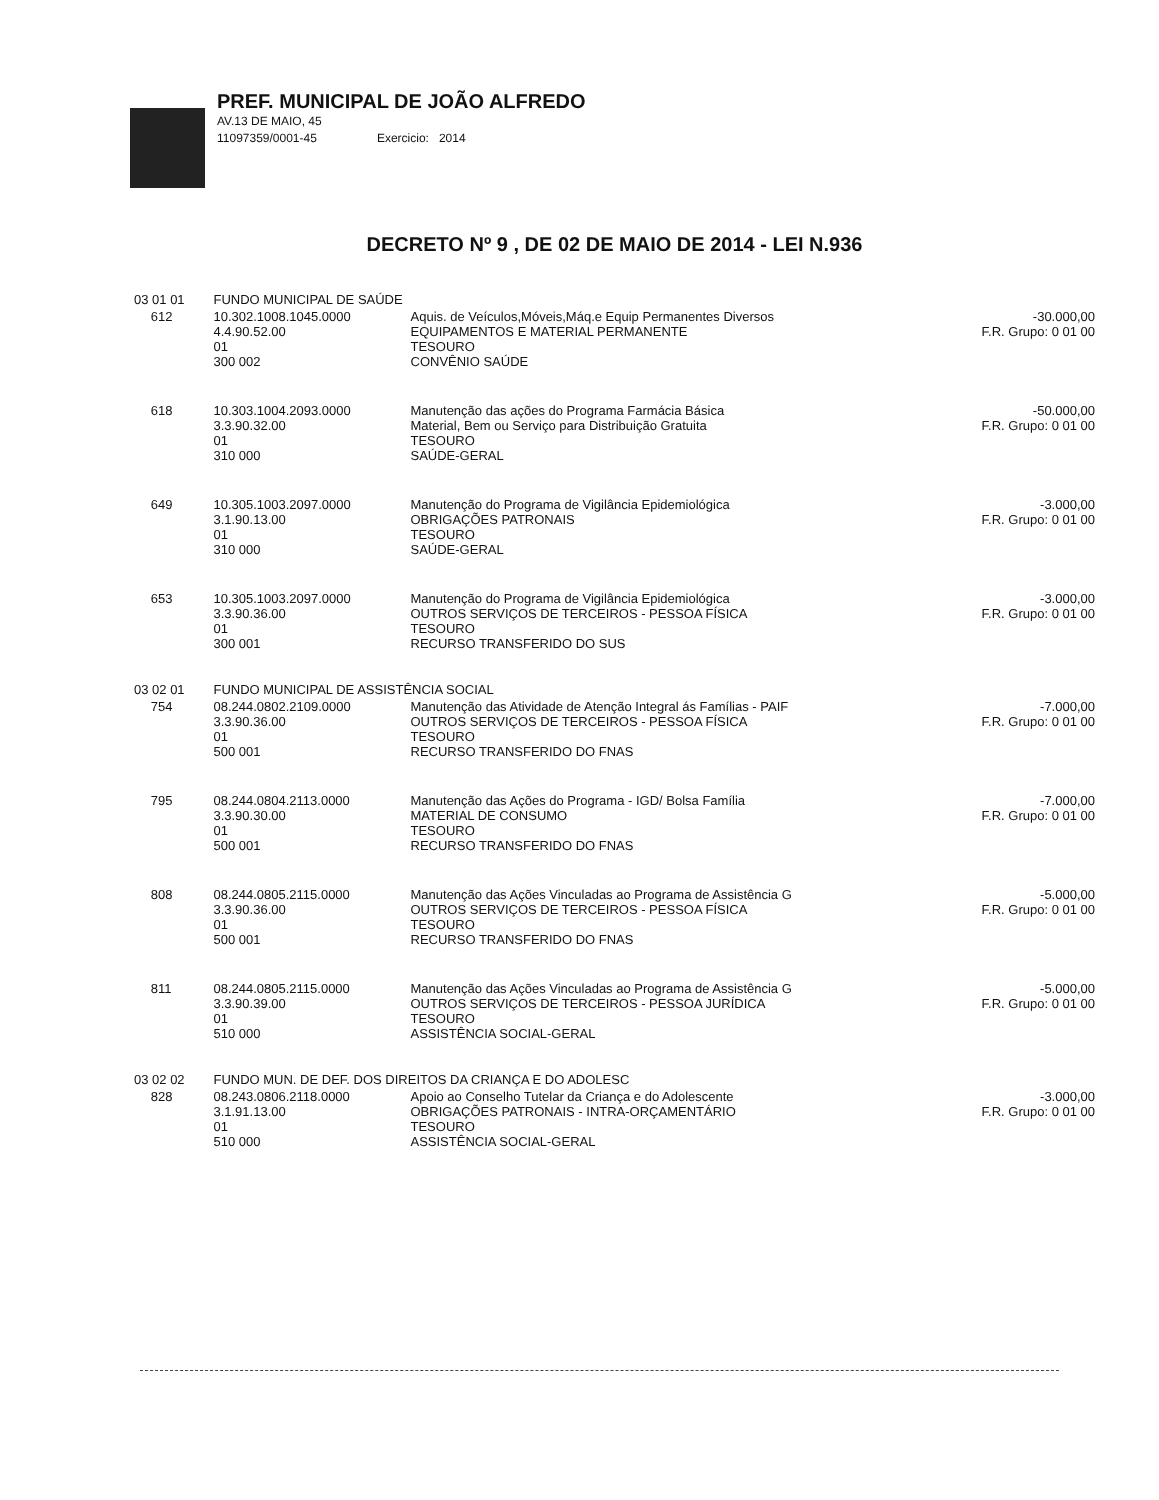PREF. MUNICIPAL DE JOÃO ALFREDO
AV.13 DE MAIO, 45
11097359/0001-45 Exercicio: 2014
DECRETO Nº 9 , DE 02 DE MAIO DE 2014 - LEI N.936
| 03 01 01 | | FUNDO MUNICIPAL DE SAÚDE | | |
| | 612 | 10.302.1008.1045.0000 4.4.90.52.00 01 300 002 | Aquis. de Veículos,Móveis,Máq.e Equip Permanentes Diversos EQUIPAMENTOS E MATERIAL PERMANENTE TESOURO CONVÊNIO SAÚDE | -30.000,00 F.R. Grupo: 0 01 00 |
| | 618 | 10.303.1004.2093.0000 3.3.90.32.00 01 310 000 | Manutenção das ações do Programa Farmácia Básica Material, Bem ou Serviço para Distribuição Gratuita TESOURO SAÚDE-GERAL | -50.000,00 F.R. Grupo: 0 01 00 |
| | 649 | 10.305.1003.2097.0000 3.1.90.13.00 01 310 000 | Manutenção do Programa de Vigilância Epidemiológica OBRIGAÇÕES PATRONAIS TESOURO SAÚDE-GERAL | -3.000,00 F.R. Grupo: 0 01 00 |
| | 653 | 10.305.1003.2097.0000 3.3.90.36.00 01 300 001 | Manutenção do Programa de Vigilância Epidemiológica OUTROS SERVIÇOS DE TERCEIROS - PESSOA FÍSICA TESOURO RECURSO TRANSFERIDO DO SUS | -3.000,00 F.R. Grupo: 0 01 00 |
| 03 02 01 | | FUNDO MUNICIPAL DE ASSISTÊNCIA SOCIAL | | |
| | 754 | 08.244.0802.2109.0000 3.3.90.36.00 01 500 001 | Manutenção das Atividade de Atenção Integral ás Famílias - PAIF OUTROS SERVIÇOS DE TERCEIROS - PESSOA FÍSICA TESOURO RECURSO TRANSFERIDO DO FNAS | -7.000,00 F.R. Grupo: 0 01 00 |
| | 795 | 08.244.0804.2113.0000 3.3.90.30.00 01 500 001 | Manutenção das Ações do Programa - IGD/ Bolsa Família MATERIAL DE CONSUMO TESOURO RECURSO TRANSFERIDO DO FNAS | -7.000,00 F.R. Grupo: 0 01 00 |
| | 808 | 08.244.0805.2115.0000 3.3.90.36.00 01 500 001 | Manutenção das Ações Vinculadas ao Programa de Assistência G OUTROS SERVIÇOS DE TERCEIROS - PESSOA FÍSICA TESOURO RECURSO TRANSFERIDO DO FNAS | -5.000,00 F.R. Grupo: 0 01 00 |
| | 811 | 08.244.0805.2115.0000 3.3.90.39.00 01 510 000 | Manutenção das Ações Vinculadas ao Programa de Assistência G OUTROS SERVIÇOS DE TERCEIROS - PESSOA JURÍDICA TESOURO ASSISTÊNCIA SOCIAL-GERAL | -5.000,00 F.R. Grupo: 0 01 00 |
| 03 02 02 | | FUNDO MUN. DE DEF. DOS DIREITOS DA CRIANÇA E DO ADOLESC | | |
| | 828 | 08.243.0806.2118.0000 3.1.91.13.00 01 510 000 | Apoio ao Conselho Tutelar da Criança e do Adolescente OBRIGAÇÕES PATRONAIS - INTRA-ORÇAMENTÁRIO TESOURO ASSISTÊNCIA SOCIAL-GERAL | -3.000,00 F.R. Grupo: 0 01 00 |